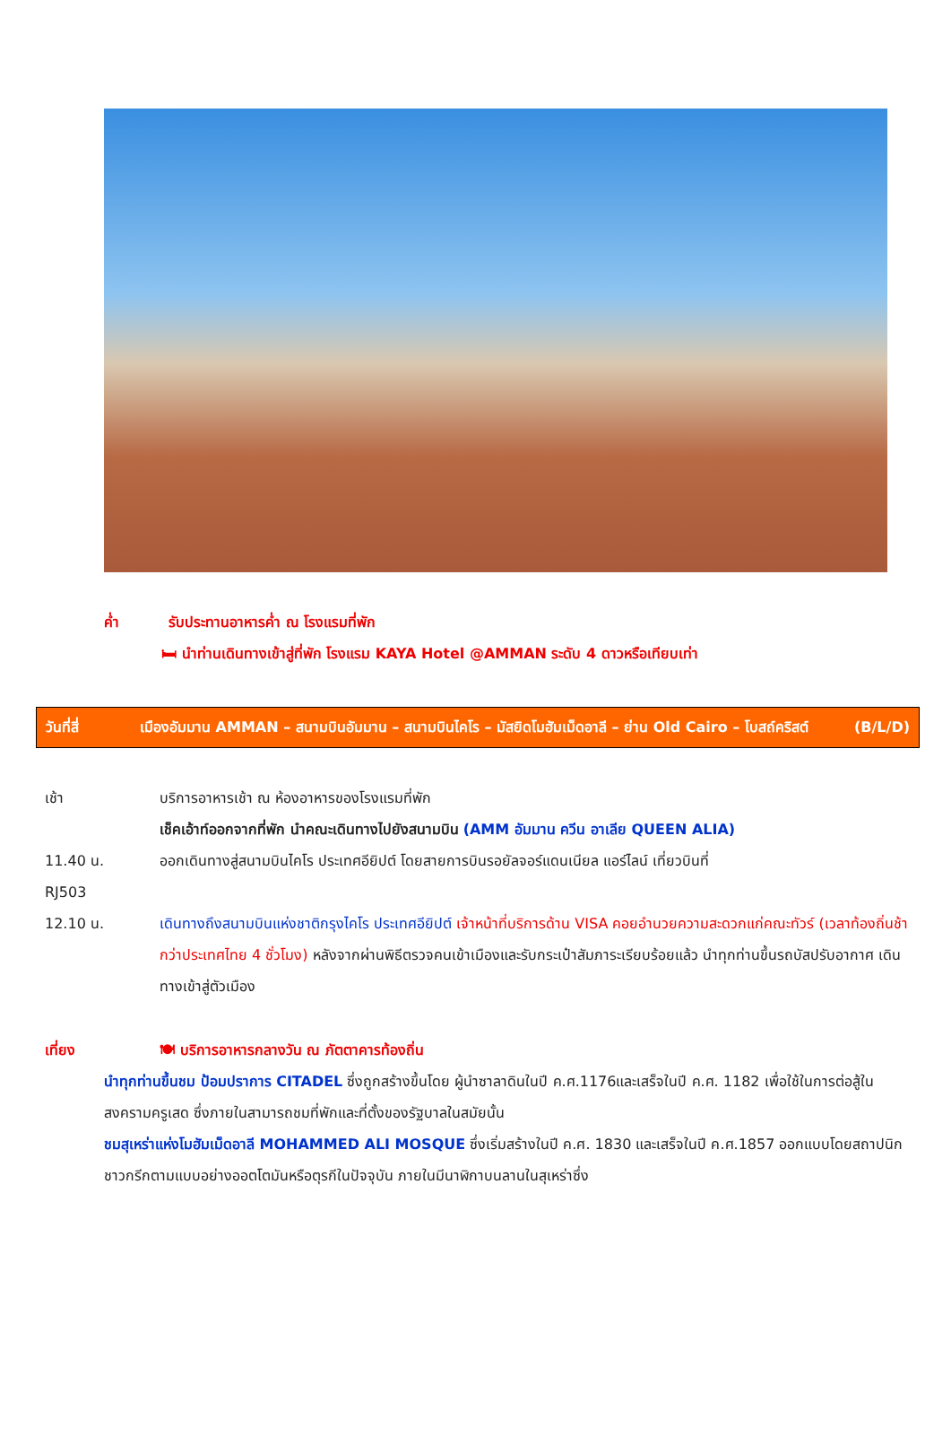ค่ำ รับประทานอาหารค่ำ ณ โรงแรมที่พัก
🛏 นำท่านเดินทางเข้าสู่ที่พัก โรงแรม KAYA Hotel @AMMAN ระดับ 4 ดาวหรือเทียบเท่า
วันที่สี่ เมืองอัมมาน AMMAN – สนามบินอัมมาน – สนามบินไคโร – มัสยิดโมฮัมเม็ดอาลี – ย่าน Old Cairo – โบสถ์คริสต์ (B/L/D)
เช้า บริการอาหารเช้า ณ ห้องอาหารของโรงแรมที่พัก
เช็คเอ้าท์ออกจากที่พัก นำคณะเดินทางไปยังสนามบิน (AMM อัมมาน ควีน อาเลีย QUEEN ALIA)
11.40 น. ออกเดินทางสู่สนามบินไคโร ประเทศอียิปต์ โดยสายการบินรอยัลจอร์แดนเนียล แอร์ไลน์ เที่ยวบินที่
RJ503
12.10 น. เดินทางถึงสนามบินแห่งชาติกรุงไคโร ประเทศอียิปต์ เจ้าหน้าที่บริการด้าน VISA คอยอำนวยความสะดวกแก่คณะทัวร์ (เวลาท้องถิ่นช้ากว่าประเทศไทย 4 ชั่วโมง) หลังจากผ่านพิธีตรวจคนเข้าเมืองและรับกระเป๋าสัมภาระเรียบร้อยแล้ว นำทุกท่านขึ้นรถบัสปรับอากาศ เดินทางเข้าสู่ตัวเมือง
เที่ยง 🍽 บริการอาหารกลางวัน ณ ภัตตาคารท้องถิ่น
นำทุกท่านขึ้นชม ป้อมปราการ CITADEL ซึ่งถูกสร้างขึ้นโดย ผู้นำซาลาดินในปี ค.ศ.1176และเสร็จในปี ค.ศ. 1182 เพื่อใช้ในการต่อสู้ในสงครามครูเสด ซึ่งภายในสามารถชมที่พักและที่ตั้งของรัฐบาลในสมัยนั้น
ชมสุเหร่าแห่งโมฮัมเม็ดอาลี MOHAMMED ALI MOSQUE ซึ่งเริ่มสร้างในปี ค.ศ. 1830 และเสร็จในปี ค.ศ.1857 ออกแบบโดยสถาปนิกชาวกรีกตามแบบอย่างออตโตมันหรือตุรกีในปัจจุบัน ภายในมีนาฬิกาบนลานในสุเหร่าซึ่ง